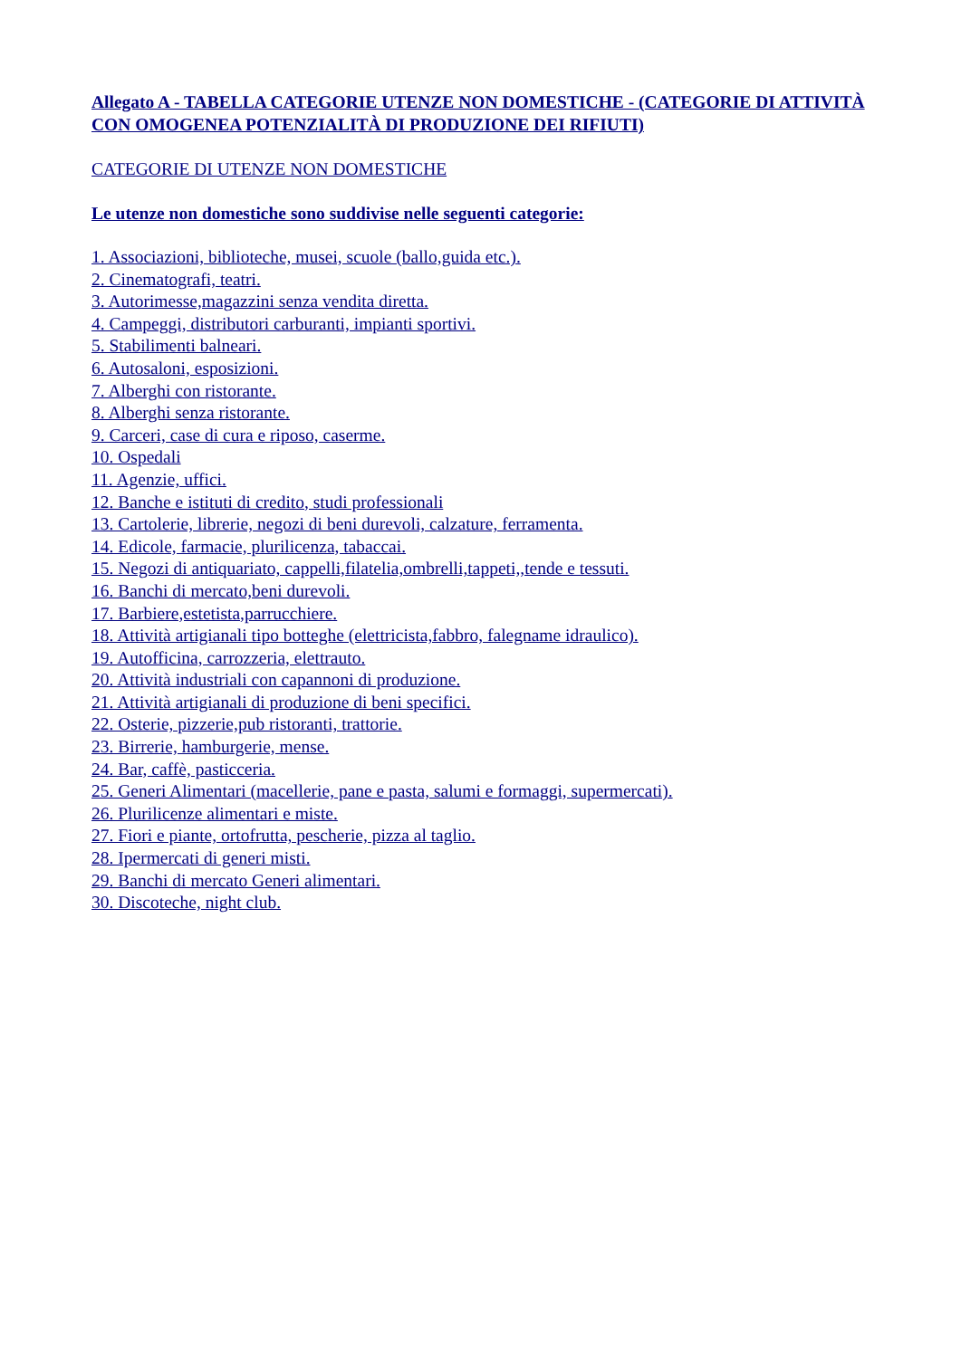Allegato A - TABELLA CATEGORIE UTENZE NON DOMESTICHE - (CATEGORIE DI ATTIVITÀ CON OMOGENEA POTENZIALITÀ DI PRODUZIONE DEI RIFIUTI)
CATEGORIE DI UTENZE NON DOMESTICHE
Le utenze non domestiche sono suddivise nelle seguenti categorie:
1. Associazioni, biblioteche, musei, scuole (ballo,guida etc.).
2. Cinematografi, teatri.
3. Autorimesse,magazzini senza vendita diretta.
4. Campeggi, distributori carburanti, impianti sportivi.
5. Stabilimenti balneari.
6. Autosaloni, esposizioni.
7. Alberghi con ristorante.
8. Alberghi senza ristorante.
9. Carceri, case di cura e riposo, caserme.
10. Ospedali
11. Agenzie, uffici.
12. Banche e istituti di credito, studi professionali
13. Cartolerie, librerie, negozi di beni durevoli, calzature, ferramenta.
14. Edicole, farmacie, plurilicenza, tabaccai.
15. Negozi di antiquariato, cappelli,filatelia,ombrelli,tappeti,,tende e tessuti.
16. Banchi di mercato,beni durevoli.
17. Barbiere,estetista,parrucchiere.
18. Attività artigianali tipo botteghe (elettricista,fabbro, falegname idraulico).
19. Autofficina, carrozzeria, elettrauto.
20. Attività industriali con capannoni di produzione.
21. Attività artigianali di produzione di beni specifici.
22. Osterie, pizzerie,pub ristoranti, trattorie.
23. Birrerie, hamburgerie, mense.
24. Bar, caffè, pasticceria.
25. Generi Alimentari (macellerie, pane e pasta, salumi e formaggi, supermercati).
26. Plurilicenze alimentari e miste.
27. Fiori e piante, ortofrutta, pescherie, pizza al taglio.
28. Ipermercati di generi misti.
29. Banchi di mercato Generi alimentari.
30. Discoteche, night club.